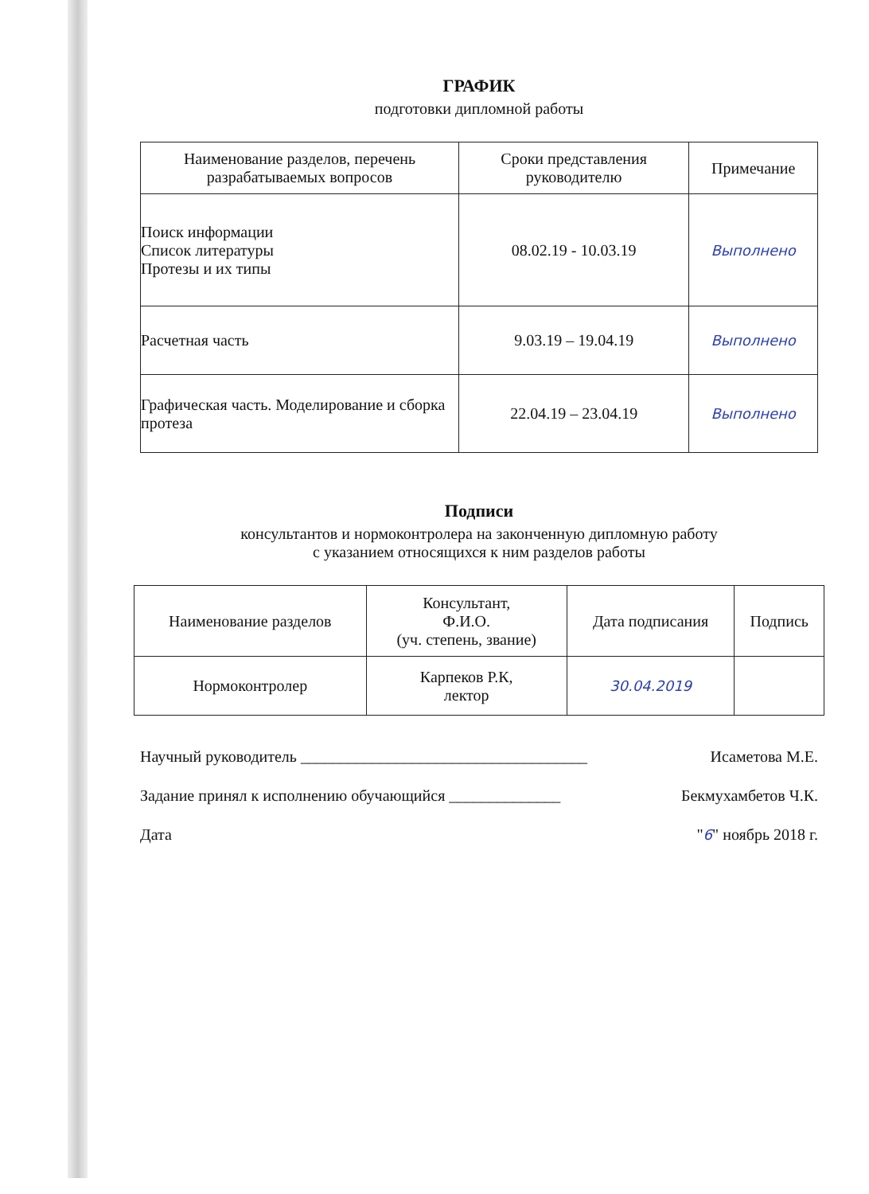ГРАФИК
подготовки дипломной работы
| Наименование разделов, перечень разрабатываемых вопросов | Сроки представления руководителю | Примечание |
| --- | --- | --- |
| Поиск информации Список литературы Протезы и их типы | 08.02.19 - 10.03.19 | Выполнено |
| Расчетная часть | 9.03.19 – 19.04.19 | Выполнено |
| Графическая часть. Моделирование и сборка протеза | 22.04.19 – 23.04.19 | Выполнено |
Подписи
консультантов и нормоконтролера на законченную дипломную работу
с указанием относящихся к ним разделов работы
| Наименование разделов | Консультант, Ф.И.О. (уч. степень, звание) | Дата подписания | Подпись |
| --- | --- | --- | --- |
| Нормоконтролер | Карпеков Р.К, лектор | 30.04.2019 | |
Научный руководитель ____________________________________ Исаметова М.Е.
Задание принял к исполнению обучающийся ______________ Бекмухамбетов Ч.К.
Дата "6" ноябрь 2018 г.